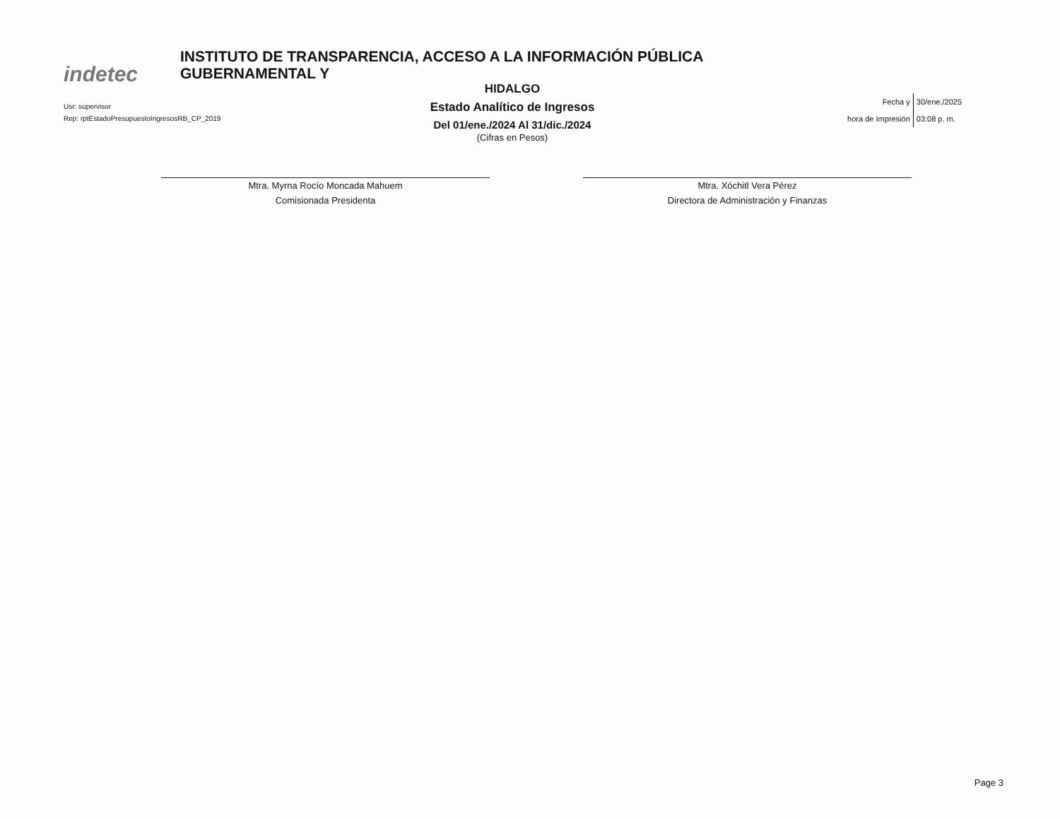indetec
INSTITUTO DE TRANSPARENCIA, ACCESO A LA INFORMACIÓN PÚBLICA GUBERNAMENTAL Y
HIDALGO
Estado Analítico de Ingresos
Del 01/ene./2024 Al 31/dic./2024
(Cifras en Pesos)
Usr: supervisor
Rep: rptEstadoPresupuestoIngresosRB_CP_2019
| Fecha y | 30/ene./2025 |
| hora de Impresión | 03:08 p. m. |
Mtra. Myrna Rocío Moncada Mahuem
Comisionada Presidenta
Mtra. Xóchitl Vera Pérez
Directora de Administración y Finanzas
Page 3